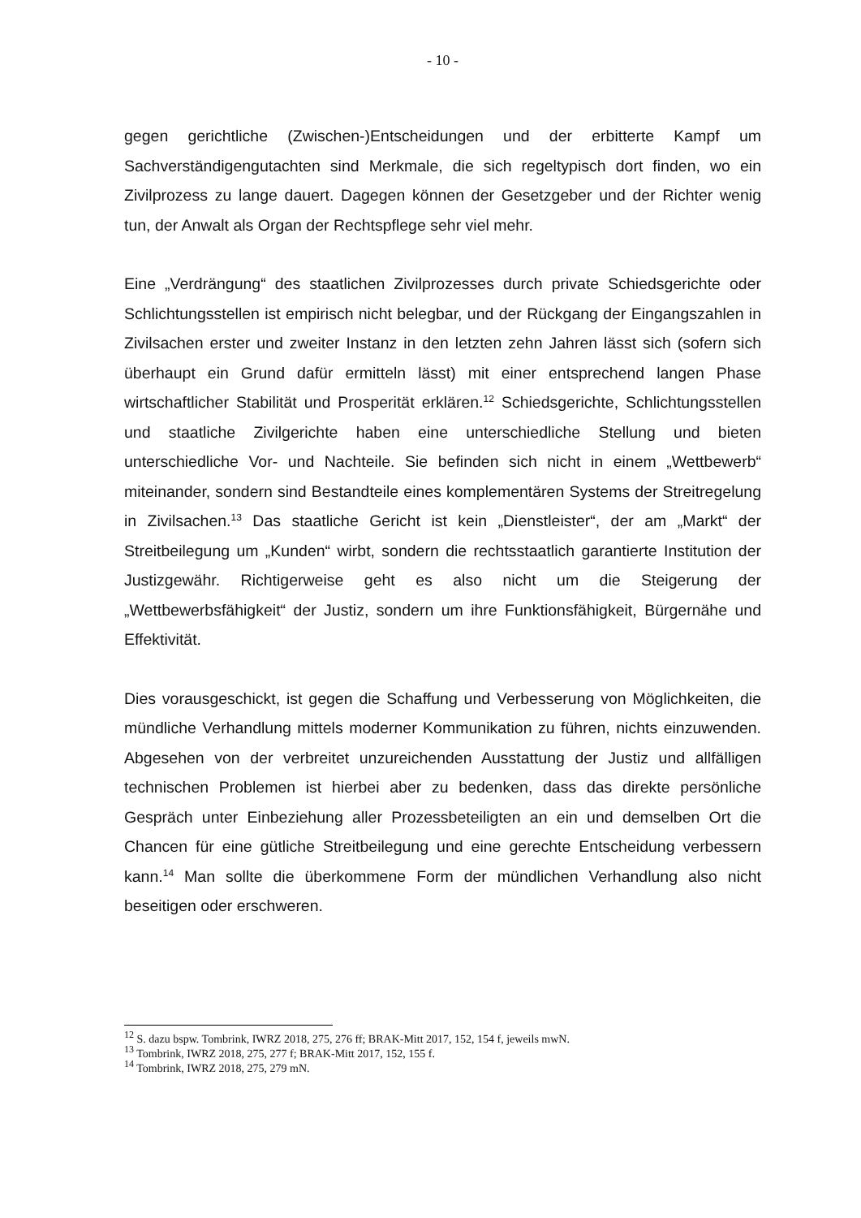- 10 -
gegen gerichtliche (Zwischen-)Entscheidungen und der erbitterte Kampf um Sachverständigengutachten sind Merkmale, die sich regeltypisch dort finden, wo ein Zivilprozess zu lange dauert. Dagegen können der Gesetzgeber und der Richter wenig tun, der Anwalt als Organ der Rechtspflege sehr viel mehr.
Eine „Verdrängung“ des staatlichen Zivilprozesses durch private Schiedsgerichte oder Schlichtungsstellen ist empirisch nicht belegbar, und der Rückgang der Eingangszahlen in Zivilsachen erster und zweiter Instanz in den letzten zehn Jahren lässt sich (sofern sich überhaupt ein Grund dafür ermitteln lässt) mit einer entsprechend langen Phase wirtschaftlicher Stabilität und Prosperität erklären.<sup>12</sup> Schiedsgerichte, Schlichtungsstellen und staatliche Zivilgerichte haben eine unterschiedliche Stellung und bieten unterschiedliche Vor- und Nachteile. Sie befinden sich nicht in einem „Wettbewerb“ miteinander, sondern sind Bestandteile eines komplementären Systems der Streitregelung in Zivilsachen.<sup>13</sup> Das staatliche Gericht ist kein „Dienstleister“, der am „Markt“ der Streitbeilegung um „Kunden“ wirbt, sondern die rechtsstaatlich garantierte Institution der Justizgewähr. Richtigerweise geht es also nicht um die Steigerung der „Wettbewerbsfähigkeit“ der Justiz, sondern um ihre Funktionsfähigkeit, Bürgernähe und Effektivität.
Dies vorausgeschickt, ist gegen die Schaffung und Verbesserung von Möglichkeiten, die mündliche Verhandlung mittels moderner Kommunikation zu führen, nichts einzuwenden. Abgesehen von der verbreitet unzureichenden Ausstattung der Justiz und allfälligen technischen Problemen ist hierbei aber zu bedenken, dass das direkte persönliche Gespräch unter Einbeziehung aller Prozessbeteiligten an ein und demselben Ort die Chancen für eine gütliche Streitbeilegung und eine gerechte Entscheidung verbessern kann.<sup>14</sup> Man sollte die überkommene Form der mündlichen Verhandlung also nicht beseitigen oder erschweren.
<sup>12</sup> S. dazu bspw. Tombrink, IWRZ 2018, 275, 276 ff; BRAK-Mitt 2017, 152, 154 f, jeweils mwN.
<sup>13</sup> Tombrink, IWRZ 2018, 275, 277 f; BRAK-Mitt 2017, 152, 155 f.
<sup>14</sup> Tombrink, IWRZ 2018, 275, 279 mN.